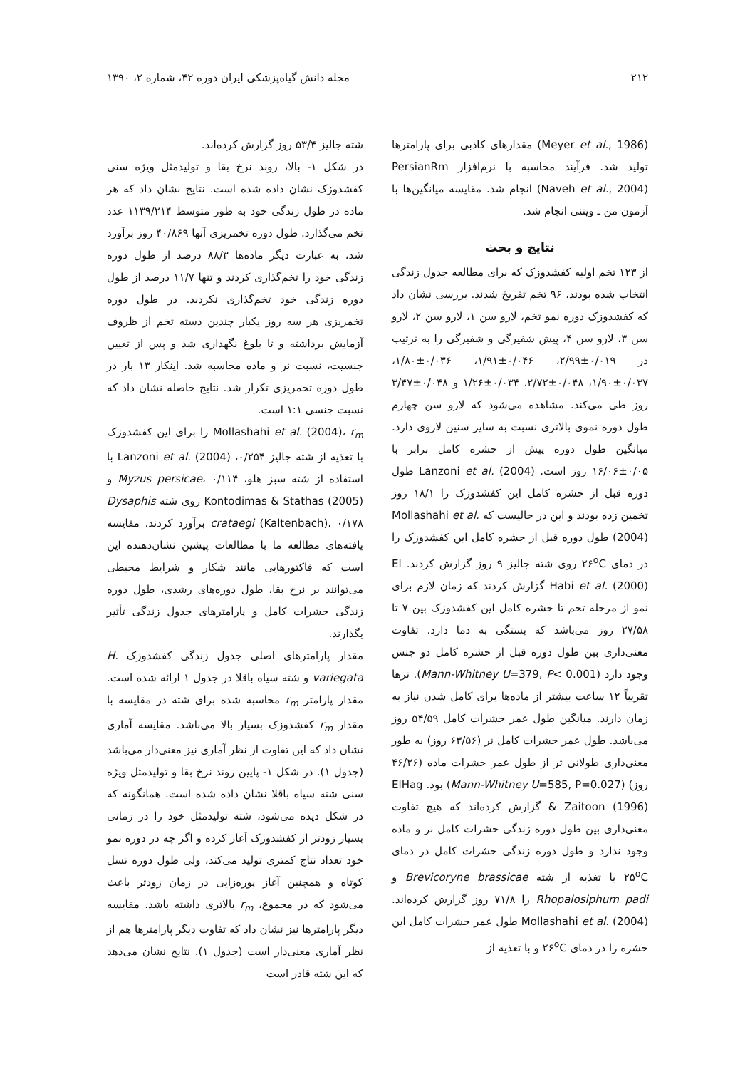۲۱۲ مجله دانش گیاه‌پزشکی ایران دوره ۴۲، شماره ۲، ۱۳۹۰
(Meyer et al., 1986) مقدارهای کاذبی برای پارامترها تولید شد. فرآیند محاسبه با نرم‌افزار PersianRm (Naveh et al., 2004) انجام شد. مقایسه میانگین‌ها با آزمون من ـ ویتنی انجام شد.
نتایج و بحث
از ۱۲۳ تخم اولیه کفشدوزک که برای مطالعه جدول زندگی انتخاب شده بودند، ۹۶ تخم تفریخ شدند. بررسی نشان داد که کفشدوزک دوره نمو تخم، لارو سن ۱، لارو سن ۲، لارو سن ۳، لارو سن ۴، پیش شفیرگی و شفیرگی را به ترتیب در ۰/۰۱۹±۲/۹۹، ۰/۰۴۶±۱/۹۱، ۰/۰۳۶±۱/۸۰، ۰/۰۳۷±۱/۹۰، ۰/۰۴۸±۲/۷۲، ۰/۰۳۴±۱/۲۶ و ۰/۰۴۸±۳/۴۷ روز طی می‌کند. مشاهده می‌شود که لارو سن چهارم طول دوره نموی بالاتری نسبت به سایر سنین لاروی دارد. میانگین طول دوره پیش از حشره کامل برابر با ۰/۰۵±۱۶/۰۶ روز است. Lanzoni et al. (2004) طول دوره قبل از حشره کامل این کفشدوزک را ۱۸/۱ روز تخمین زده بودند و این در حالیست که Mollashahi et al. (2004) طول دوره قبل از حشره کامل این کفشدوزک را در دمای ۲۶<sup>o</sup>C روی شته جالیز ۹ روز گزارش کردند. El Habi et al. (2000) گزارش کردند که زمان لازم برای نمو از مرحله تخم تا حشره کامل این کفشدوزک بین ۷ تا ۲۷/۵۸ روز می‌باشد که بستگی به دما دارد. تفاوت معنی‌داری بین طول دوره قبل از حشره کامل دو جنس وجود دارد (Mann-Whitney U=379, P< 0.001). نرها تقریباً ۱۲ ساعت بیشتر از ماده‌ها برای کامل شدن نیاز به زمان دارند. میانگین طول عمر حشرات کامل ۵۴/۵۹ روز می‌باشد. طول عمر حشرات کامل نر (۶۳/۵۶ روز) به طور معنی‌داری طولانی تر از طول عمر حشرات ماده (۴۶/۲۶ روز) (Mann-Whitney U=585, P=0.027) بود. ElHag & Zaitoon (1996) گزارش کرده‌اند که هیچ تفاوت معنی‌داری بین طول دوره زندگی حشرات کامل نر و ماده وجود ندارد و طول دوره زندگی حشرات کامل در دمای ۲۵<sup>o</sup>C با تغذیه از شته Brevicoryne brassicae و Rhopalosiphum padi را ۷۱/۸ روز گزارش کرده‌اند. Mollashahi et al. (2004) طول عمر حشرات کامل این حشره را در دمای ۲۶<sup>o</sup>C و با تغذیه از
شته جالیز ۵۳/۴ روز گزارش کرده‌اند.
در شکل ۱- بالا، روند نرخ بقا و تولیدمثل ویژه سنی کفشدوزک نشان داده شده است. نتایج نشان داد که هر ماده در طول زندگی خود به طور متوسط ۱۱۳۹/۲۱۴ عدد تخم می‌گذارد. طول دوره تخمریزی آنها ۴۰/۸۶۹ روز برآورد شد، به عبارت دیگر ماده‌ها ۸۸/۳ درصد از طول دوره زندگی خود را تخم‌گذاری کردند و تنها ۱۱/۷ درصد از طول دوره زندگی خود تخم‌گذاری نکردند. در طول دوره تخمریزی هر سه روز یکبار چندین دسته تخم از ظروف آزمایش برداشته و تا بلوغ نگهداری شد و پس از تعیین جنسیت، نسبت نر و ماده محاسبه شد. اینکار ۱۳ بار در طول دوره تخمریزی تکرار شد. نتایج حاصله نشان داد که نسبت جنسی ۱:۱ است.
Mollashahi et al. (2004)، r<sub>m</sub> را برای این کفشدوزک با تغذیه از شته جالیز ۰/۲۵۴، Lanzoni et al. (2004) با استفاده از شته سبز هلو، Myzus persicae، ۰/۱۱۴ و Kontodimas & Stathas (2005) روی شته Dysaphis crataegi (Kaltenbach)، ۰/۱۷۸ برآورد کردند. مقایسه یافته‌های مطالعه ما با مطالعات پیشین نشان‌دهنده این است که فاکتورهایی مانند شکار و شرایط محیطی می‌توانند بر نرخ بقا، طول دوره‌های رشدی، طول دوره زندگی حشرات کامل و پارامترهای جدول زندگی تأثیر بگذارند.
مقدار پارامترهای اصلی جدول زندگی کفشدوزک H. variegata و شته سیاه باقلا در جدول ۱ ارائه شده است. مقدار پارامتر r<sub>m</sub> محاسبه شده برای شته در مقایسه با مقدار r<sub>m</sub> کفشدوزک بسیار بالا می‌باشد. مقایسه آماری نشان داد که این تفاوت از نظر آماری نیز معنی‌دار می‌باشد (جدول ۱). در شکل ۱- پایین روند نرخ بقا و تولیدمثل ویژه سنی شته سیاه باقلا نشان داده شده است. همانگونه که در شکل دیده می‌شود، شته تولیدمثل خود را در زمانی بسیار زودتر از کفشدوزک آغاز کرده و اگر چه در دوره نمو خود تعداد نتاج کمتری تولید می‌کند، ولی طول دوره نسل کوتاه و همچنین آغاز پوره‌زایی در زمان زودتر باعث می‌شود که در مجموع، r<sub>m</sub> بالاتری داشته باشد. مقایسه دیگر پارامترها نیز نشان داد که تفاوت دیگر پارامترها هم از نظر آماری معنی‌دار است (جدول ۱). نتایج نشان می‌دهد که این شته قادر است